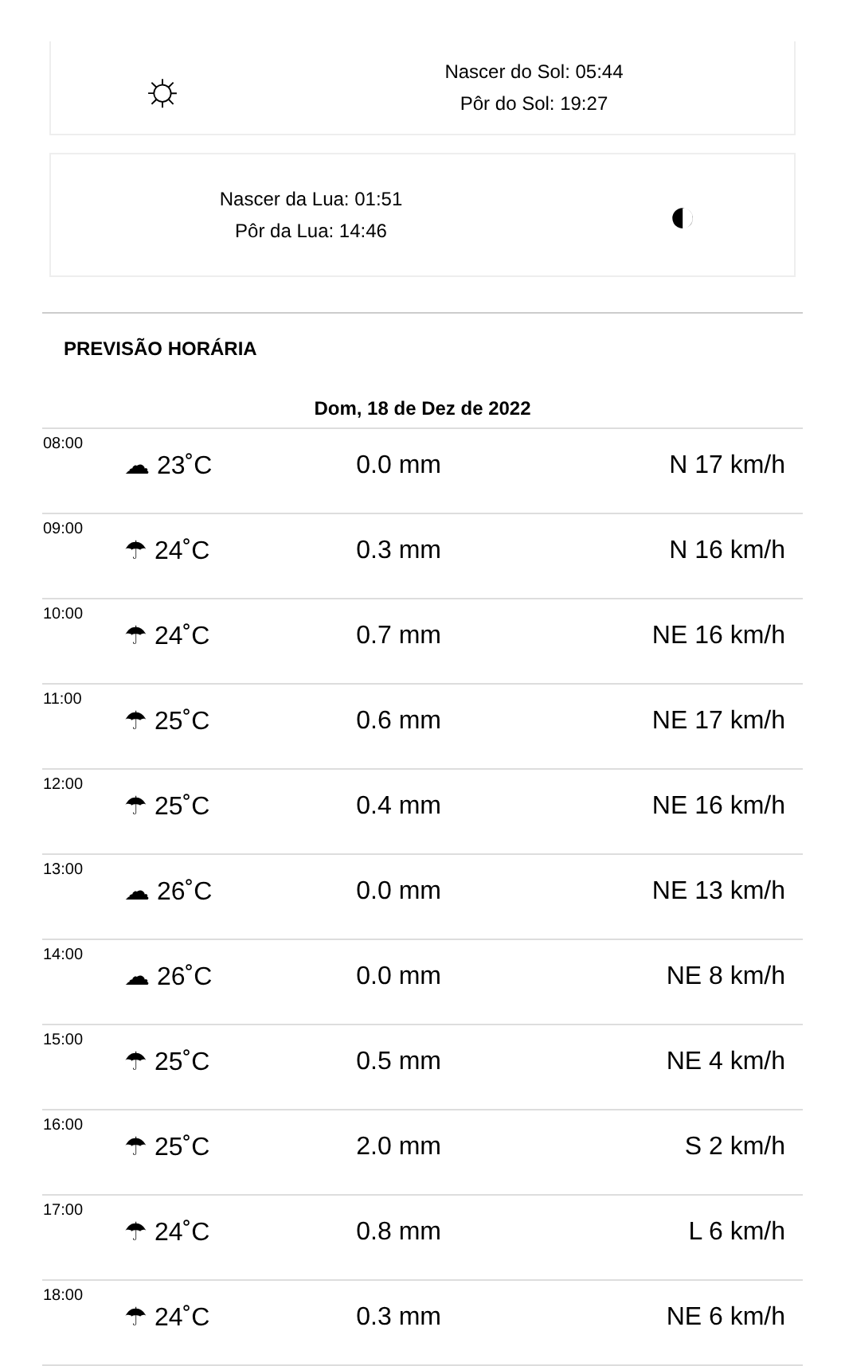☼
Nascer do Sol: 05:44
Pôr do Sol: 19:27
Nascer da Lua: 01:51
Pôr da Lua: 14:46
◐
PREVISÃO HORÁRIA
| Dom, 18 de Dez de 2022 | | | |
| --- | --- | --- | --- |
| 08:00 | ☁ 23˚C | 0.0 mm | N 17 km/h |
| 09:00 | ☂ 24˚C | 0.3 mm | N 16 km/h |
| 10:00 | ☂ 24˚C | 0.7 mm | NE 16 km/h |
| 11:00 | ☂ 25˚C | 0.6 mm | NE 17 km/h |
| 12:00 | ☂ 25˚C | 0.4 mm | NE 16 km/h |
| 13:00 | ☁ 26˚C | 0.0 mm | NE 13 km/h |
| 14:00 | ☁ 26˚C | 0.0 mm | NE 8 km/h |
| 15:00 | ☂ 25˚C | 0.5 mm | NE 4 km/h |
| 16:00 | ☂ 25˚C | 2.0 mm | S 2 km/h |
| 17:00 | ☂ 24˚C | 0.8 mm | L 6 km/h |
| 18:00 | ☂ 24˚C | 0.3 mm | NE 6 km/h |